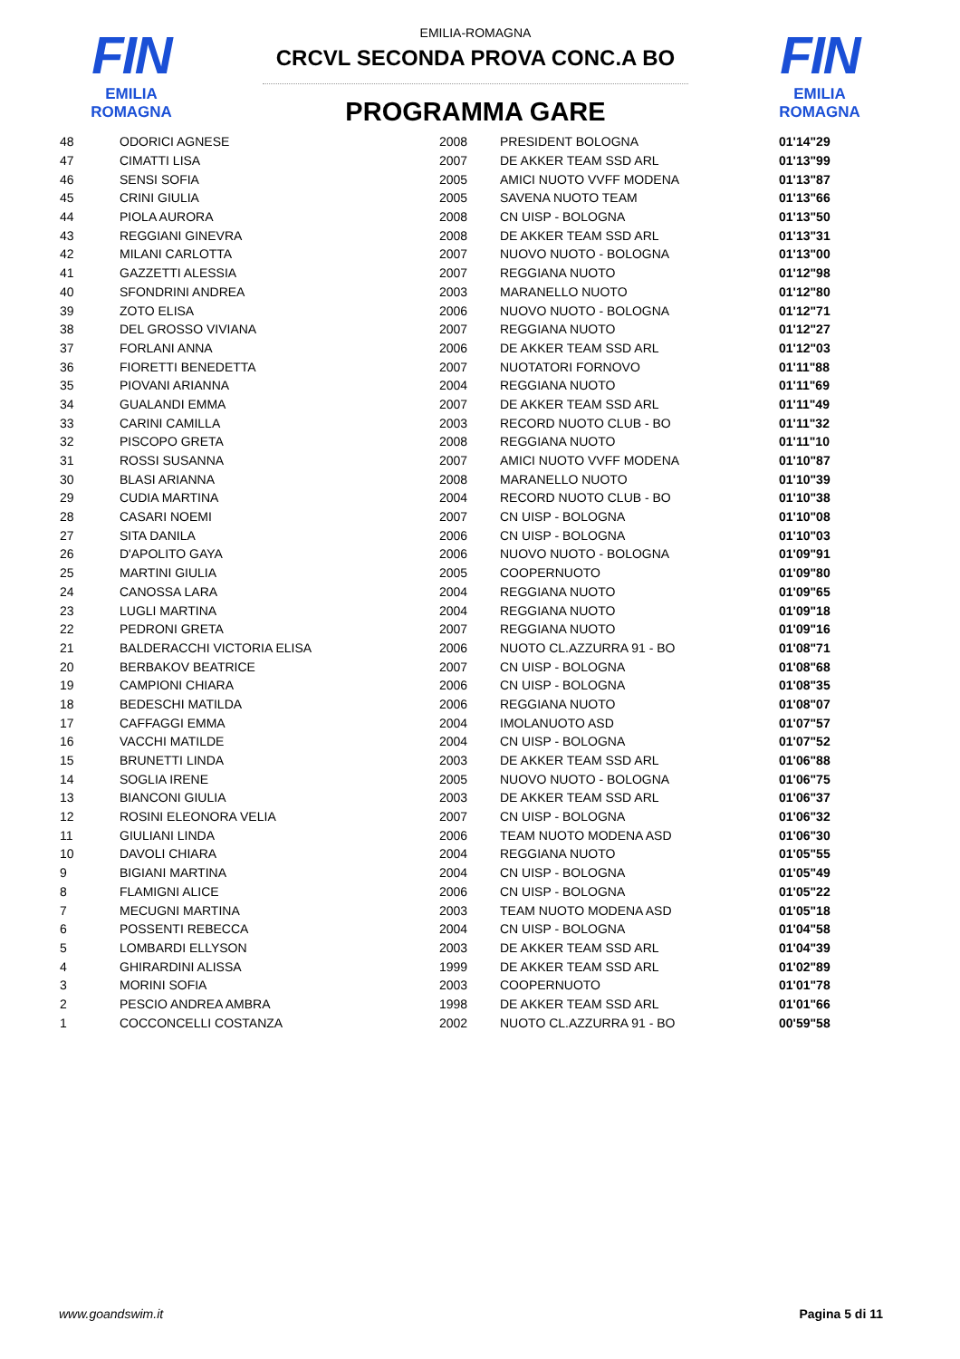FIN
EMILIA ROMAGNA
EMILIA-ROMAGNA
CRCVL SECONDA PROVA CONC.A BO
PROGRAMMA GARE
FIN
EMILIA ROMAGNA
| 48 | ODORICI AGNESE | 2008 | PRESIDENT BOLOGNA | 01'14"29 |
| 47 | CIMATTI LISA | 2007 | DE AKKER TEAM SSD ARL | 01'13"99 |
| 46 | SENSI SOFIA | 2005 | AMICI NUOTO VVFF MODENA | 01'13"87 |
| 45 | CRINI GIULIA | 2005 | SAVENA NUOTO TEAM | 01'13"66 |
| 44 | PIOLA AURORA | 2008 | CN UISP - BOLOGNA | 01'13"50 |
| 43 | REGGIANI GINEVRA | 2008 | DE AKKER TEAM SSD ARL | 01'13"31 |
| 42 | MILANI CARLOTTA | 2007 | NUOVO NUOTO - BOLOGNA | 01'13"00 |
| 41 | GAZZETTI ALESSIA | 2007 | REGGIANA NUOTO | 01'12"98 |
| 40 | SFONDRINI ANDREA | 2003 | MARANELLO NUOTO | 01'12"80 |
| 39 | ZOTO ELISA | 2006 | NUOVO NUOTO - BOLOGNA | 01'12"71 |
| 38 | DEL GROSSO VIVIANA | 2007 | REGGIANA NUOTO | 01'12"27 |
| 37 | FORLANI ANNA | 2006 | DE AKKER TEAM SSD ARL | 01'12"03 |
| 36 | FIORETTI BENEDETTA | 2007 | NUOTATORI FORNOVO | 01'11"88 |
| 35 | PIOVANI ARIANNA | 2004 | REGGIANA NUOTO | 01'11"69 |
| 34 | GUALANDI EMMA | 2007 | DE AKKER TEAM SSD ARL | 01'11"49 |
| 33 | CARINI CAMILLA | 2003 | RECORD NUOTO CLUB - BO | 01'11"32 |
| 32 | PISCOPO GRETA | 2008 | REGGIANA NUOTO | 01'11"10 |
| 31 | ROSSI SUSANNA | 2007 | AMICI NUOTO VVFF MODENA | 01'10"87 |
| 30 | BLASI ARIANNA | 2008 | MARANELLO NUOTO | 01'10"39 |
| 29 | CUDIA MARTINA | 2004 | RECORD NUOTO CLUB - BO | 01'10"38 |
| 28 | CASARI NOEMI | 2007 | CN UISP - BOLOGNA | 01'10"08 |
| 27 | SITA DANILA | 2006 | CN UISP - BOLOGNA | 01'10"03 |
| 26 | D'APOLITO GAYA | 2006 | NUOVO NUOTO - BOLOGNA | 01'09"91 |
| 25 | MARTINI GIULIA | 2005 | COOPERNUOTO | 01'09"80 |
| 24 | CANOSSA LARA | 2004 | REGGIANA NUOTO | 01'09"65 |
| 23 | LUGLI MARTINA | 2004 | REGGIANA NUOTO | 01'09"18 |
| 22 | PEDRONI GRETA | 2007 | REGGIANA NUOTO | 01'09"16 |
| 21 | BALDERACCHI VICTORIA ELISA | 2006 | NUOTO CL.AZZURRA 91 - BO | 01'08"71 |
| 20 | BERBAKOV BEATRICE | 2007 | CN UISP - BOLOGNA | 01'08"68 |
| 19 | CAMPIONI CHIARA | 2006 | CN UISP - BOLOGNA | 01'08"35 |
| 18 | BEDESCHI MATILDA | 2006 | REGGIANA NUOTO | 01'08"07 |
| 17 | CAFFAGGI EMMA | 2004 | IMOLANUOTO ASD | 01'07"57 |
| 16 | VACCHI MATILDE | 2004 | CN UISP - BOLOGNA | 01'07"52 |
| 15 | BRUNETTI LINDA | 2003 | DE AKKER TEAM SSD ARL | 01'06"88 |
| 14 | SOGLIA IRENE | 2005 | NUOVO NUOTO - BOLOGNA | 01'06"75 |
| 13 | BIANCONI GIULIA | 2003 | DE AKKER TEAM SSD ARL | 01'06"37 |
| 12 | ROSINI ELEONORA VELIA | 2007 | CN UISP - BOLOGNA | 01'06"32 |
| 11 | GIULIANI LINDA | 2006 | TEAM NUOTO MODENA ASD | 01'06"30 |
| 10 | DAVOLI CHIARA | 2004 | REGGIANA NUOTO | 01'05"55 |
| 9 | BIGIANI MARTINA | 2004 | CN UISP - BOLOGNA | 01'05"49 |
| 8 | FLAMIGNI ALICE | 2006 | CN UISP - BOLOGNA | 01'05"22 |
| 7 | MECUGNI MARTINA | 2003 | TEAM NUOTO MODENA ASD | 01'05"18 |
| 6 | POSSENTI REBECCA | 2004 | CN UISP - BOLOGNA | 01'04"58 |
| 5 | LOMBARDI ELLYSON | 2003 | DE AKKER TEAM SSD ARL | 01'04"39 |
| 4 | GHIRARDINI ALISSA | 1999 | DE AKKER TEAM SSD ARL | 01'02"89 |
| 3 | MORINI SOFIA | 2003 | COOPERNUOTO | 01'01"78 |
| 2 | PESCIO ANDREA AMBRA | 1998 | DE AKKER TEAM SSD ARL | 01'01"66 |
| 1 | COCCONCELLI COSTANZA | 2002 | NUOTO CL.AZZURRA 91 - BO | 00'59"58 |
www.goandswim.it Pagina 5 di 11